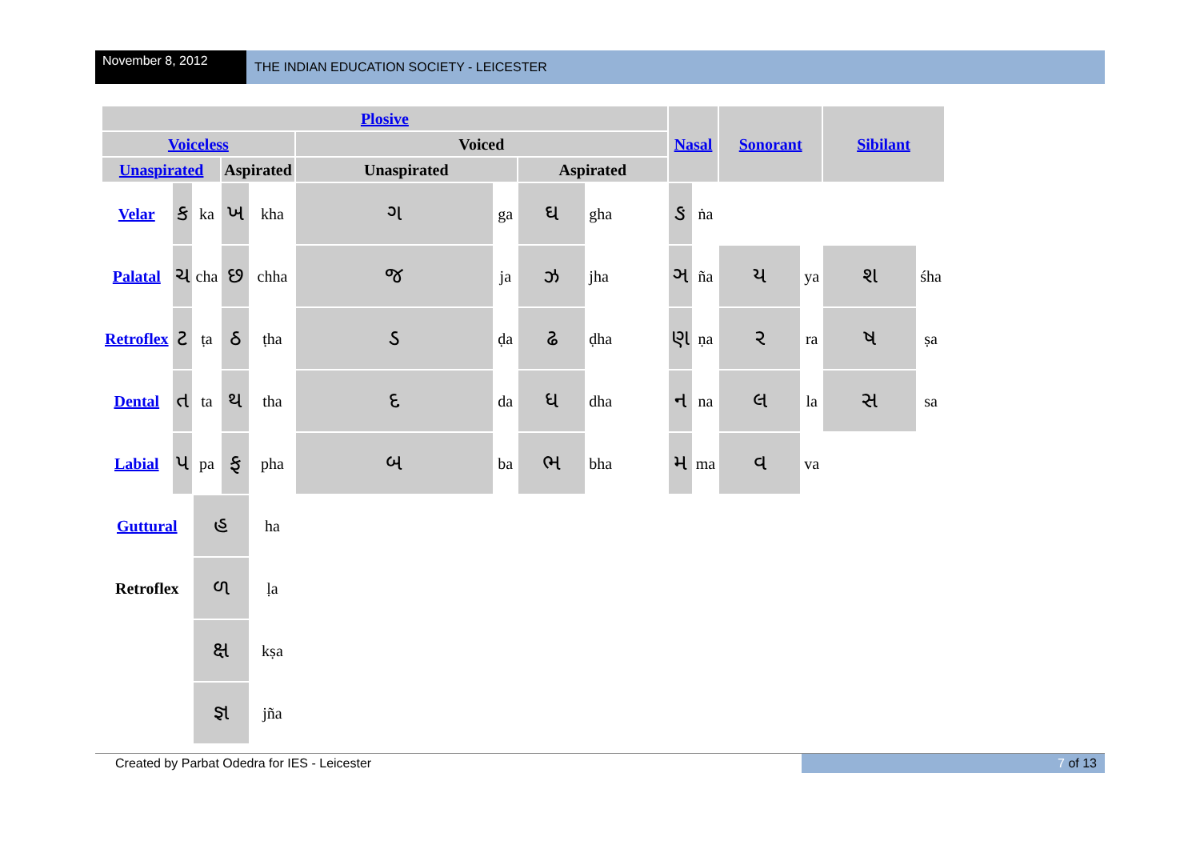November 8, 2012
THE INDIAN EDUCATION SOCIETY - LEICESTER
| Plosive | | | | | | | | | Nasal | | Sonorant | | Sibilant | |
| --- | --- | --- | --- | --- | --- | --- | --- | --- | --- | --- | --- | --- | --- | --- |
| Voiceless | | | | | Voiced | | | | | | | | | |
| Unaspirated | | | Aspirated | | Unaspirated | | Aspirated | | | | | | | |
| Velar | ક | ka | ખ | kha | ગ | ga | ઘ | gha | ઙ | ṅa | | | | |
| Palatal | ચ | cha | છ | chha | જ | ja | ઝ | jha | ઞ | ña | ય | ya | શ | śha |
| Retroflex | ટ | ṭa | ઠ | ṭha | ડ | ḍa | ઢ | ḍha | ણ | ṇa | ર | ra | ષ | ṣa |
| Dental | ત | ta | થ | tha | દ | da | ધ | dha | ન | na | લ | la | સ | sa |
| Labial | પ | pa | ફ | pha | બ | ba | ભ | bha | મ | ma | વ | va | | |
| Guttural | | હ | | ha | | | | | | | | | | |
| Retroflex | | ળ | | ḷa | | | | | | | | | | |
| | | ક્ષ | | kṣa | | | | | | | | | | |
| | | જ્ઞ | | jña | | | | | | | | | | |
Created by Parbat Odedra for IES - Leicester
7 of 13